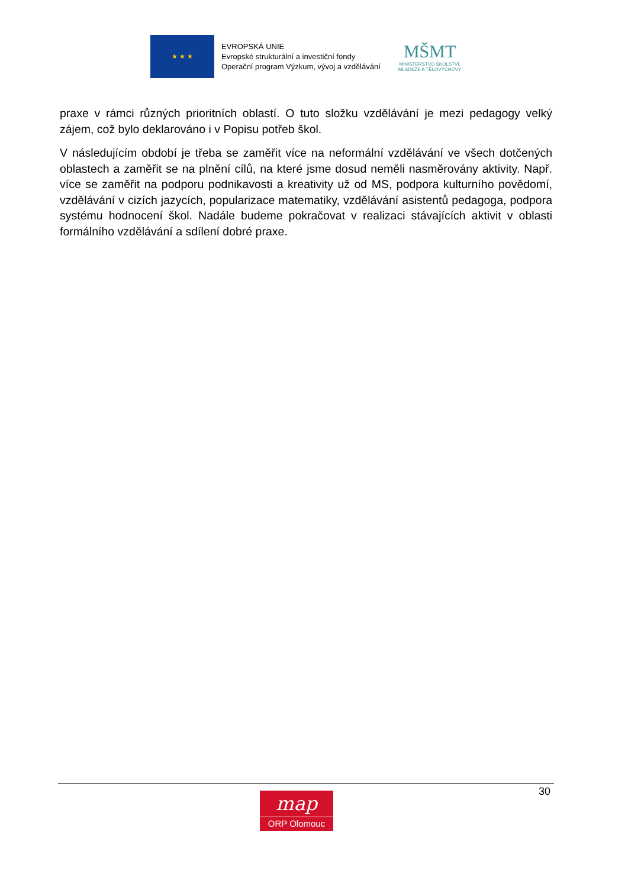★ ★ ★
EVROPSKÁ UNIE
Evropské strukturální a investiční fondy
Operační program Výzkum, vývoj a vzdělávání
MŠMT
MINISTERSTVO ŠKOLSTVÍ,
MLÁDEŽE A TĚLOVÝCHOVY
praxe v rámci různých prioritních oblastí. O tuto složku vzdělávání je mezi pedagogy velký zájem, což bylo deklarováno i v Popisu potřeb škol.
V následujícím období je třeba se zaměřit více na neformální vzdělávání ve všech dotčených oblastech a zaměřit se na plnění cílů, na které jsme dosud neměli nasměrovány aktivity. Např. více se zaměřit na podporu podnikavosti a kreativity už od MS, podpora kulturního povědomí, vzdělávání v cizích jazycích, popularizace matematiky, vzdělávání asistentů pedagoga, podpora systému hodnocení škol. Nadále budeme pokračovat v realizaci stávajících aktivit v oblasti formálního vzdělávání a sdílení dobré praxe.
30
map
ORP Olomouc